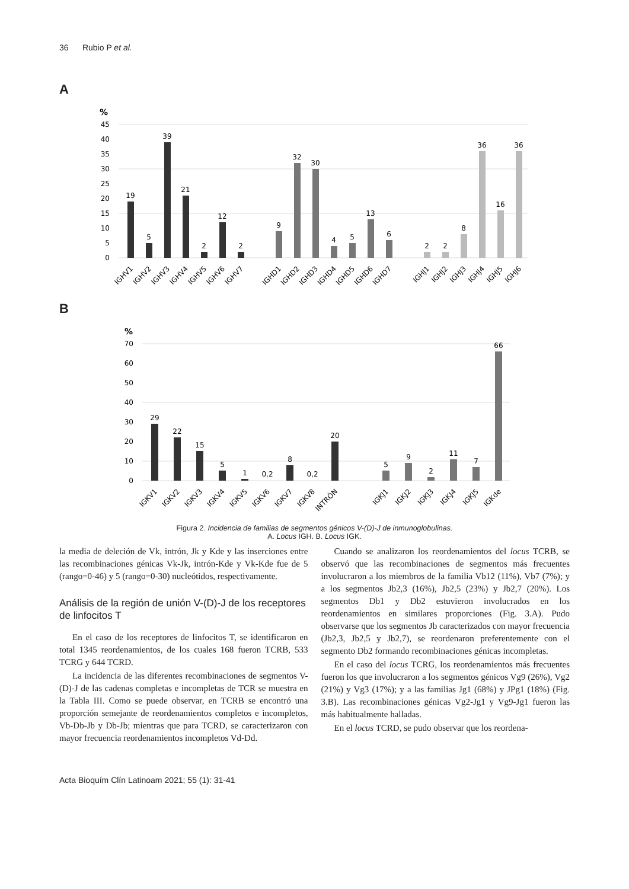36 Rubio P et al.
A
%
45
40
35
30
25
20
15
10
5
0
19
5
39
21
2
12
2
9
32
30
4
5
13
6
2
2
8
36
16
36
IGHV1
IGHV2
IGHV3
IGHV4
IGHV5
IGHV6
IGHV7
IGHD1
IGHD2
IGHD3
IGHD4
IGHD5
IGHD6
IGHD7
IGHJ1
IGHJ2
IGHJ3
IGHJ4
IGHJ5
IGHJ6
B
%
70
60
50
40
30
20
10
0
29
22
15
5
1
0,2
8
0,2
20
5
9
2
11
7
66
IGKV1
IGKV2
IGKV3
IGKV4
IGKV5
IGKV6
IGKV7
IGKV8
INTRÓN
IGKJ1
IGKJ2
IGKJ3
IGKJ4
IGKJ5
IGKde
Figura 2. Incidencia de familias de segmentos génicos V-(D)-J de inmunoglobulinas.
A. Locus IGH. B. Locus IGK.
la media de deleción de Vk, intrón, Jk y Kde y las inserciones entre las recombinaciones génicas Vk-Jk, intrón-Kde y Vk-Kde fue de 5 (rango=0-46) y 5 (rango=0-30) nucleótidos, respectivamente.
Análisis de la región de unión V-(D)-J de los receptores de linfocitos T
En el caso de los receptores de linfocitos T, se identificaron en total 1345 reordenamientos, de los cuales 168 fueron TCRB, 533 TCRG y 644 TCRD.
La incidencia de las diferentes recombinaciones de segmentos V-(D)-J de las cadenas completas e incompletas de TCR se muestra en la Tabla III. Como se puede observar, en TCRB se encontró una proporción semejante de reordenamientos completos e incompletos, Vb-Db-Jb y Db-Jb; mientras que para TCRD, se caracterizaron con mayor frecuencia reordenamientos incompletos Vd-Dd.
Cuando se analizaron los reordenamientos del locus TCRB, se observó que las recombinaciones de segmentos más frecuentes involucraron a los miembros de la familia Vb12 (11%), Vb7 (7%); y a los segmentos Jb2,3 (16%), Jb2,5 (23%) y Jb2,7 (20%). Los segmentos Db1 y Db2 estuvieron involucrados en los reordenamientos en similares proporciones (Fig. 3.A). Pudo observarse que los segmentos Jb caracterizados con mayor frecuencia (Jb2,3, Jb2,5 y Jb2,7), se reordenaron preferentemente con el segmento Db2 formando recombinaciones génicas incompletas.
En el caso del locus TCRG, los reordenamientos más frecuentes fueron los que involucraron a los segmentos génicos Vg9 (26%), Vg2 (21%) y Vg3 (17%); y a las familias Jg1 (68%) y JPg1 (18%) (Fig. 3.B). Las recombinaciones génicas Vg2-Jg1 y Vg9-Jg1 fueron las más habitualmente halladas.
En el locus TCRD, se pudo observar que los reordena-
Acta Bioquím Clín Latinoam 2021; 55 (1): 31-41